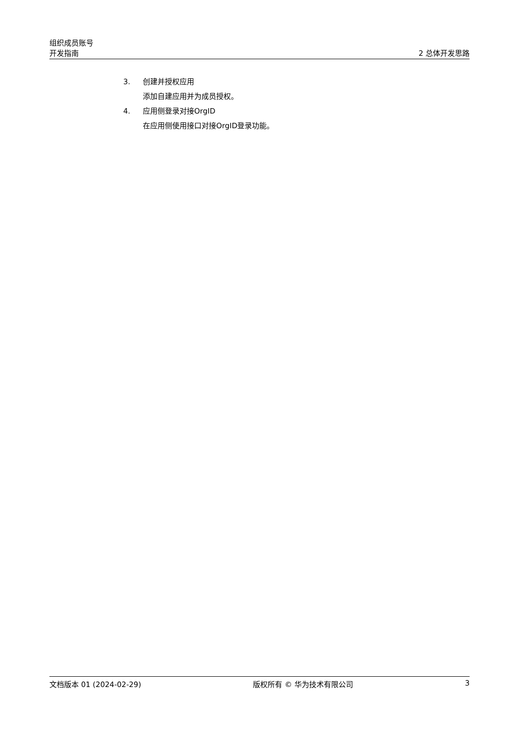组织成员账号
开发指南
2 总体开发思路
3. 创建并授权应用
添加自建应用并为成员授权。
4. 应用侧登录对接OrgID
在应用侧使用接口对接OrgID登录功能。
文档版本 01 (2024-02-29) 版权所有 © 华为技术有限公司 3